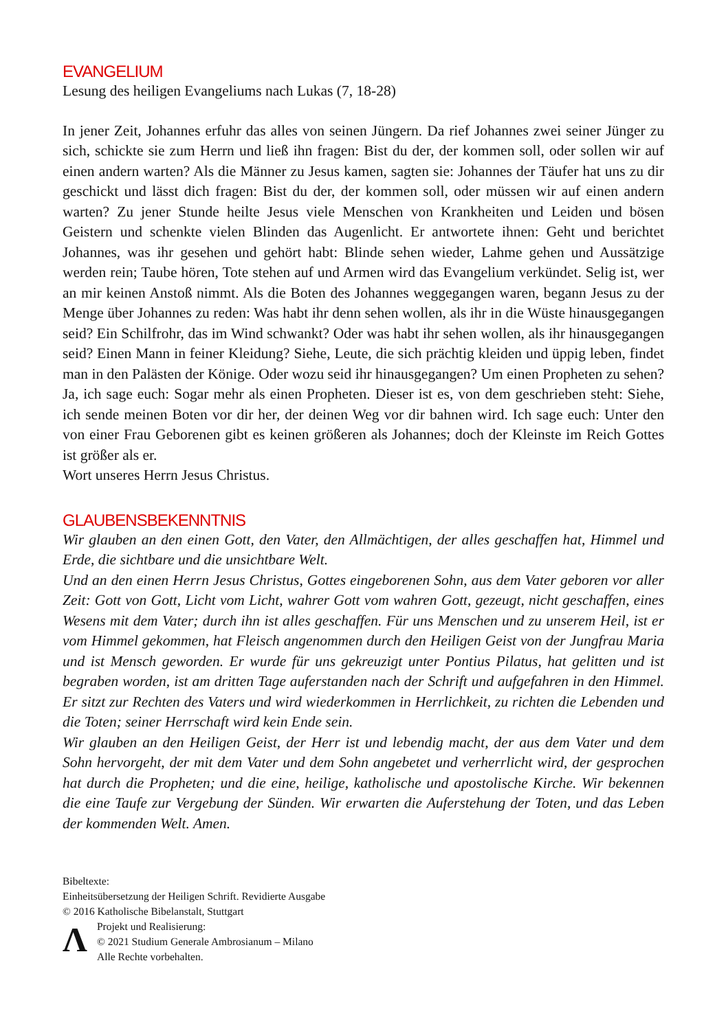EVANGELIUM
Lesung des heiligen Evangeliums nach Lukas (7, 18-28)
In jener Zeit, Johannes erfuhr das alles von seinen Jüngern. Da rief Johannes zwei seiner Jünger zu sich, schickte sie zum Herrn und ließ ihn fragen: Bist du der, der kommen soll, oder sollen wir auf einen andern warten? Als die Männer zu Jesus kamen, sagten sie: Johannes der Täufer hat uns zu dir geschickt und lässt dich fragen: Bist du der, der kommen soll, oder müssen wir auf einen andern warten? Zu jener Stunde heilte Jesus viele Menschen von Krankheiten und Leiden und bösen Geistern und schenkte vielen Blinden das Augenlicht. Er antwortete ihnen: Geht und berichtet Johannes, was ihr gesehen und gehört habt: Blinde sehen wieder, Lahme gehen und Aussätzige werden rein; Taube hören, Tote stehen auf und Armen wird das Evangelium verkündet. Selig ist, wer an mir keinen Anstoß nimmt. Als die Boten des Johannes weggegangen waren, begann Jesus zu der Menge über Johannes zu reden: Was habt ihr denn sehen wollen, als ihr in die Wüste hinausgegangen seid? Ein Schilfrohr, das im Wind schwankt? Oder was habt ihr sehen wollen, als ihr hinausgegangen seid? Einen Mann in feiner Kleidung? Siehe, Leute, die sich prächtig kleiden und üppig leben, findet man in den Palästen der Könige. Oder wozu seid ihr hinausgegangen? Um einen Propheten zu sehen? Ja, ich sage euch: Sogar mehr als einen Propheten. Dieser ist es, von dem geschrieben steht: Siehe, ich sende meinen Boten vor dir her, der deinen Weg vor dir bahnen wird. Ich sage euch: Unter den von einer Frau Geborenen gibt es keinen größeren als Johannes; doch der Kleinste im Reich Gottes ist größer als er.
Wort unseres Herrn Jesus Christus.
GLAUBENSBEKENNTNIS
Wir glauben an den einen Gott, den Vater, den Allmächtigen, der alles geschaffen hat, Himmel und Erde, die sichtbare und die unsichtbare Welt.
Und an den einen Herrn Jesus Christus, Gottes eingeborenen Sohn, aus dem Vater geboren vor aller Zeit: Gott von Gott, Licht vom Licht, wahrer Gott vom wahren Gott, gezeugt, nicht geschaffen, eines Wesens mit dem Vater; durch ihn ist alles geschaffen. Für uns Menschen und zu unserem Heil, ist er vom Himmel gekommen, hat Fleisch angenommen durch den Heiligen Geist von der Jungfrau Maria und ist Mensch geworden. Er wurde für uns gekreuzigt unter Pontius Pilatus, hat gelitten und ist begraben worden, ist am dritten Tage auferstanden nach der Schrift und aufgefahren in den Himmel. Er sitzt zur Rechten des Vaters und wird wiederkommen in Herrlichkeit, zu richten die Lebenden und die Toten; seiner Herrschaft wird kein Ende sein.
Wir glauben an den Heiligen Geist, der Herr ist und lebendig macht, der aus dem Vater und dem Sohn hervorgeht, der mit dem Vater und dem Sohn angebetet und verherrlicht wird, der gesprochen hat durch die Propheten; und die eine, heilige, katholische und apostolische Kirche. Wir bekennen die eine Taufe zur Vergebung der Sünden. Wir erwarten die Auferstehung der Toten, und das Leben der kommenden Welt. Amen.
Bibeltexte:
Einheitsübersetzung der Heiligen Schrift. Revidierte Ausgabe
© 2016 Katholische Bibelanstalt, Stuttgart
Ʌ
Projekt und Realisierung:
© 2021 Studium Generale Ambrosianum – Milano
Alle Rechte vorbehalten.